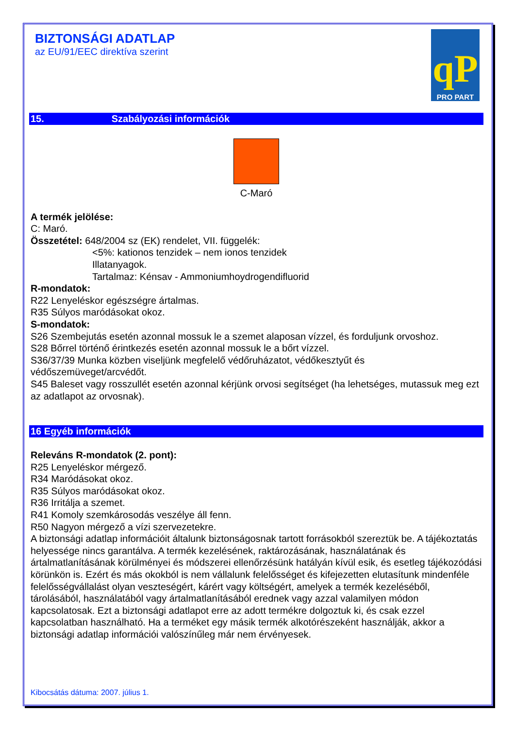BIZTONSÁGI ADATLAP
az EU/91/EEC direktíva szerint
qP
PRO PART
15. Szabályozási információk
C-Maró
A termék jelölése:
C: Maró.
Összetétel: 648/2004 sz (EK) rendelet, VII. függelék:
<5%: kationos tenzidek – nem ionos tenzidek
Illatanyagok.
Tartalmaz: Kénsav - Ammoniumhoydrogendifluorid
R-mondatok:
R22 Lenyeléskor egészségre ártalmas.
R35 Súlyos maródásokat okoz.
S-mondatok:
S26 Szembejutás esetén azonnal mossuk le a szemet alaposan vízzel, és forduljunk orvoshoz.
S28 Bőrrel történő érintkezés esetén azonnal mossuk le a bőrt vízzel.
S36/37/39 Munka közben viseljünk megfelelő védőruházatot, védőkesztyűt és védőszemüveget/arcvédőt.
S45 Baleset vagy rosszullét esetén azonnal kérjünk orvosi segítséget (ha lehetséges, mutassuk meg ezt az adatlapot az orvosnak).
16 Egyéb információk
Releváns R-mondatok (2. pont):
R25 Lenyeléskor mérgező.
R34 Maródásokat okoz.
R35 Súlyos maródásokat okoz.
R36 Irritálja a szemet.
R41 Komoly szemkárosodás veszélye áll fenn.
R50 Nagyon mérgező a vízi szervezetekre.
A biztonsági adatlap információit általunk biztonságosnak tartott forrásokból szereztük be. A tájékoztatás helyessége nincs garantálva. A termék kezelésének, raktározásának, használatának és ártalmatlanításának körülményei és módszerei ellenőrzésünk hatályán kívül esik, és esetleg tájékozódási körünkön is. Ezért és más okokból is nem vállalunk felelősséget és kifejezetten elutasítunk mindenféle felelősségvállalást olyan veszteségért, kárért vagy költségért, amelyek a termék kezeléséből, tárolásából, használatából vagy ártalmatlanításából erednek vagy azzal valamilyen módon kapcsolatosak. Ezt a biztonsági adatlapot erre az adott termékre dolgoztuk ki, és csak ezzel kapcsolatban használható. Ha a terméket egy másik termék alkotórészeként használják, akkor a biztonsági adatlap információi valószínűleg már nem érvényesek.
Kibocsátás dátuma: 2007. július 1.